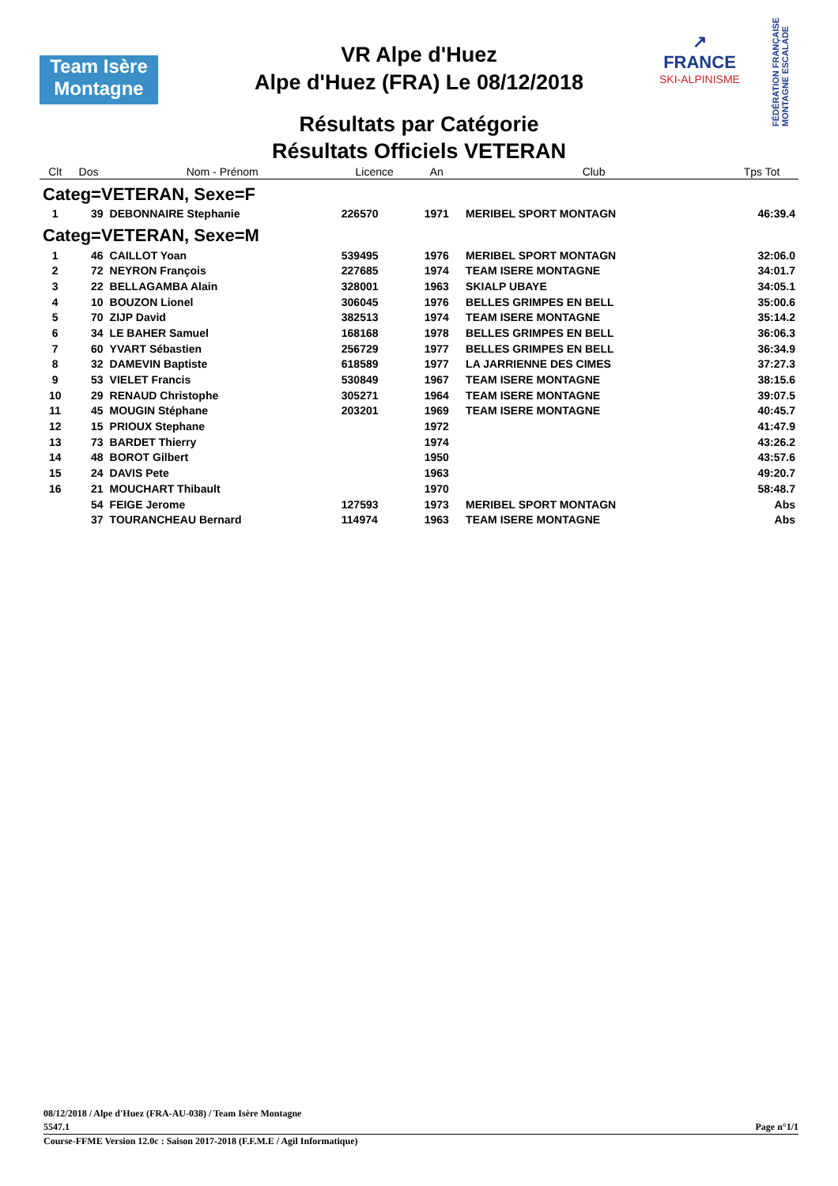Team Isère
Montagne
VR Alpe d'Huez
Alpe d'Huez (FRA) Le 08/12/2018
Résultats par Catégorie
Résultats Officiels VETERAN
↗
FRANCE
SKI-ALPINISME
FÉDÉRATION FRANÇAISE MONTAGNE ESCALADE
| Clt | Dos | Nom - Prénom | Licence | An | Club | Tps Tot |
| --- | --- | --- | --- | --- | --- | --- |
| Categ=VETERAN, Sexe=F | | | | | | |
| 1 | 39 | DEBONNAIRE Stephanie | 226570 | 1971 | MERIBEL SPORT MONTAGN | 46:39.4 |
| Categ=VETERAN, Sexe=M | | | | | | |
| 1 | 46 | CAILLOT Yoan | 539495 | 1976 | MERIBEL SPORT MONTAGN | 32:06.0 |
| 2 | 72 | NEYRON François | 227685 | 1974 | TEAM ISERE MONTAGNE | 34:01.7 |
| 3 | 22 | BELLAGAMBA Alain | 328001 | 1963 | SKIALP UBAYE | 34:05.1 |
| 4 | 10 | BOUZON Lionel | 306045 | 1976 | BELLES GRIMPES EN BELL | 35:00.6 |
| 5 | 70 | ZIJP David | 382513 | 1974 | TEAM ISERE MONTAGNE | 35:14.2 |
| 6 | 34 | LE BAHER Samuel | 168168 | 1978 | BELLES GRIMPES EN BELL | 36:06.3 |
| 7 | 60 | YVART Sébastien | 256729 | 1977 | BELLES GRIMPES EN BELL | 36:34.9 |
| 8 | 32 | DAMEVIN Baptiste | 618589 | 1977 | LA JARRIENNE DES CIMES | 37:27.3 |
| 9 | 53 | VIELET Francis | 530849 | 1967 | TEAM ISERE MONTAGNE | 38:15.6 |
| 10 | 29 | RENAUD Christophe | 305271 | 1964 | TEAM ISERE MONTAGNE | 39:07.5 |
| 11 | 45 | MOUGIN Stéphane | 203201 | 1969 | TEAM ISERE MONTAGNE | 40:45.7 |
| 12 | 15 | PRIOUX Stephane | | 1972 | | 41:47.9 |
| 13 | 73 | BARDET Thierry | | 1974 | | 43:26.2 |
| 14 | 48 | BOROT Gilbert | | 1950 | | 43:57.6 |
| 15 | 24 | DAVIS Pete | | 1963 | | 49:20.7 |
| 16 | 21 | MOUCHART Thibault | | 1970 | | 58:48.7 |
| | 54 | FEIGE Jerome | 127593 | 1973 | MERIBEL SPORT MONTAGN | Abs |
| | 37 | TOURANCHEAU Bernard | 114974 | 1963 | TEAM ISERE MONTAGNE | Abs |
08/12/2018 / Alpe d'Huez (FRA-AU-038) / Team Isère Montagne
5547.1 Page n°1/1
Course-FFME Version 12.0c : Saison 2017-2018 (F.F.M.E / Agil Informatique)